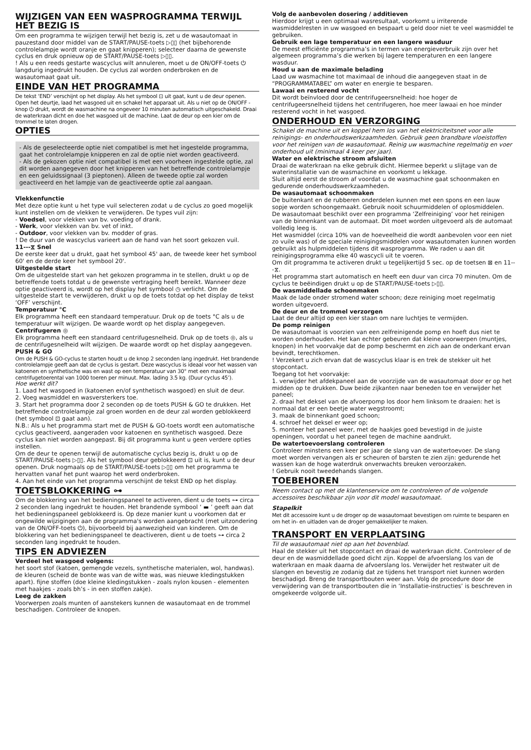WIJZIGEN VAN EEN WASPROGRAMMA TERWIJL HET BEZIG IS
Om een programma te wijzigen terwijl het bezig is, zet u de wasautomaat in pauzestand door middel van de START/PAUSE-toets ▷▯▯ (het bijbehorende controlelampje wordt oranje en gaat knipperen); selecteer daarna de gewenste cyclus en druk opnieuw op de START/PAUSE-toets ▷▯▯.
! Als u een reeds gestarte wascyclus wilt annuleren, moet u de ON/OFF-toets ⏻ langdurig ingedrukt houden. De cyclus zal worden onderbroken en de wasautomaat gaat uit.
EINDE VAN HET PROGRAMMA
De tekst ‘END’ verschijnt op het display. Als het symbool ⊡ uit gaat, kunt u de deur openen. Open het deurtje, laad het wasgoed uit en schakel het apparaat uit. Als u niet op de ON/OFF -knop ⏻ drukt, wordt de wasmachine na ongeveer 10 minuten automatisch uitgeschakeld. Draai de waterkraan dicht en doe het wasgoed uit de machine. Laat de deur op een kier om de trommel te laten drogen.
OPTIES
- Als de geselecteerde optie niet compatibel is met het ingestelde programma, gaat het controlelampje knipperen en zal de optie niet worden geactiveerd.
- Als de gekozen optie niet compatibel is met een voorheen ingestelde optie, zal dit worden aangegeven door het knipperen van het betreffende controlelampje en een geluidssignaal (3 pieptonen). Alleen de tweede optie zal worden geactiveerd en het lampje van de geactiveerde optie zal aangaan.
Vlekkenfunctie
Met deze optie kunt u het type vuil selecteren zodat u de cyclus zo goed mogelijk kunt instellen om de vlekken te verwijderen. De types vuil zijn:
- Voedsel, voor vlekken van bv. voeding of drank.
- Werk, voor vlekken van bv. vet of inkt.
- Outdoor, voor vlekken van bv. modder of gras.
! De duur van de wascyclus varieert aan de hand van het soort gekozen vuil.
11---⧖ Snel
De eerste keer dat u drukt, gaat het symbool 45' aan, de tweede keer het symbool 60' en de derde keer het symbool 20'.
Uitgestelde start
Om de uitgestelde start van het gekozen programma in te stellen, drukt u op de betreffende toets totdat u de gewenste vertraging heeft bereikt. Wanneer deze optie geactiveerd is, wordt op het display het symbool ◷ verlicht. Om de uitgestelde start te verwijderen, drukt u op de toets totdat op het display de tekst ‘OFF’ verschijnt.
Temperatuur °C
Elk programma heeft een standaard temperatuur. Druk op de toets °C als u de temperatuur wilt wijzigen. De waarde wordt op het display aangegeven.
Centrifugeren ◎
Elk programma heeft een standaard centrifugesnelheid. Druk op de toets ◎, als u de centrifugesnelheid wilt wijzigen. De waarde wordt op het display aangegeven.
PUSH & GO
Om de PUSH & GO-cyclus te starten houdt u de knop 2 seconden lang ingedrukt. Het brandende controlelampje geeft aan dat de cyclus is gestart. Deze wascyclus is ideaal voor het wassen van katoenen en synthetische was en wast op een temperatuur van 30° met een maximaal centrifugetoerental van 1000 toeren per minuut. Max. lading 3.5 kg. (Duur cyclus 45’).
Hoe werkt dit?
1. Laad het wasgoed in (katoenen en/of synthetisch wasgoed) en sluit de deur.
2. Voeg wasmiddel en wasversterkers toe.
3. Start het programma door 2 seconden op de toets PUSH & GO te drukken. Het betreffende controlelampje zal groen worden en de deur zal worden geblokkeerd (het symbool ⊡ gaat aan).
N.B.: Als u het programma start met de PUSH & GO-toets wordt een automatische cyclus geactiveerd, aangeraden voor katoenen en synthetisch wasgoed. Deze cyclus kan niet worden aangepast. Bij dit programma kunt u geen verdere opties instellen.
Om de deur te openen terwijl de automatische cyclus bezig is, drukt u op de START/PAUSE-toets ▷▯▯. Als het symbool deur geblokkeerd ⊡ uit is, kunt u de deur openen. Druk nogmaals op de START/PAUSE-toets ▷▯▯ om het programma te hervatten vanaf het punt waarop het werd onderbroken.
4. Aan het einde van het programma verschijnt de tekst END op het display.
TOETSBLOKKERING ⊶
Om de blokkering van het bedieningspaneel te activeren, dient u de toets ⊶ circa 2 seconden lang ingedrukt te houden. Het brandende symbool ‘ ▬ ’ geeft aan dat het bedieningspaneel geblokkeerd is. Op deze manier kunt u voorkomen dat er ongewilde wijzigingen aan de programma's worden aangebracht (met uitzondering van de ON/OFF-toets ⏻), bijvoorbeeld bij aanwezigheid van kinderen. Om de blokkering van het bedieningspaneel te deactiveren, dient u de toets ⊶ circa 2 seconden lang ingedrukt te houden.
TIPS EN ADVIEZEN
Verdeel het wasgoed volgens:
het soort stof (katoen, gemengde vezels, synthetische materialen, wol, handwas). de kleuren (scheid de bonte was van de witte was, was nieuwe kledingstukken apart). fijne stoffen (doe kleine kledingstukken - zoals nylon kousen - elementen met haakjes - zoals bh’s - in een stoffen zakje).
Leeg de zakken
Voorwerpen zoals munten of aanstekers kunnen de wasautomaat en de trommel beschadigen. Controleer de knopen.
Volg de aanbevolen dosering / additieven
Hierdoor krijgt u een optimaal wasresultaat, voorkomt u irriterende wasmiddelresten in uw wasgoed en bespaart u geld door niet te veel wasmiddel te gebruiken.
Gebruik een lage temperatuur en een langere wasduur
De meest efficiënte programma’s in termen van energieverbruik zijn over het algemeen programma’s die werken bij lagere temperaturen en een langere wasduur.
Houd u aan de maximale belading
Laad uw wasmachine tot maximaal de inhoud die aangegeven staat in de “PROGRAMMATABEL” om water en energie te besparen.
Lawaai en resterend vocht
Dit wordt beïnvloed door de centrifugeersnelheid: hoe hoger de centrifugeersnelheid tijdens het centrifugeren, hoe meer lawaai en hoe minder resterend vocht in het wasgoed.
ONDERHOUD EN VERZORGING
Schakel de machine uit en koppel hem los van het elektriciteitsnet voor alle reinigings- en onderhoudswerkzaamheden. Gebruik geen brandbare vloeistoffen voor het reinigen van de wasautomaat. Reinig uw wasmachine regelmatig en voer onderhoud uit (minimaal 4 keer per jaar).
Water en elektrische stroom afsluiten
Draai de waterkraan na elke gebruik dicht. Hiermee beperkt u slijtage van de waterinstallatie van de wasmachine en voorkomt u lekkage.
Sluit altijd eerst de stroom af voordat u de wasmachine gaat schoonmaken en gedurende onderhoudswerkzaamheden.
De wasautomaat schoonmaken
De buitenkant en de rubberen onderdelen kunnen met een spons en een lauw sopje worden schoongemaakt. Gebruik nooit schuurmiddelen of oplosmiddelen.
De wasautomaat beschikt over een programma ‘Zelfreiniging’ voor het reinigen van de binnenkant van de automaat. Dit moet worden uitgevoerd als de automaat volledig leeg is.
Het wasmiddel (circa 10% van de hoeveelheid die wordt aanbevolen voor een niet zo vuile was) of de speciale reinigingsmiddelen voor wasautomaten kunnen worden gebruikt als hulpmiddelen tijdens dit wasprogramma. We raden u aan dit reinigingsprogramma elke 40 wascycli uit te voeren.
Om dit programma te activeren drukt u tegelijkertijd 5 sec. op de toetsen ⊠ en 11---⧖.
Het programma start automatisch en heeft een duur van circa 70 minuten. Om de cyclus te beëindigen drukt u op de START/PAUSE-toets ▷▯▯.
De wasmiddellade schoonmaken
Maak de lade onder stromend water schoon; deze reiniging moet regelmatig worden uitgevoerd.
De deur en de trommel verzorgen
Laat de deur altijd op een kier staan om nare luchtjes te vermijden.
De pomp reinigen
De wasautomaat is voorzien van een zelfreinigende pomp en hoeft dus niet te worden onderhouden. Het kan echter gebeuren dat kleine voorwerpen (muntjes, knopen) in het voorvakje dat de pomp beschermt en zich aan de onderkant ervan bevindt, terechtkomen.
! Verzekert u zich ervan dat de wascyclus klaar is en trek de stekker uit het stopcontact.
Toegang tot het voorvakje:
1. verwijder het afdekpaneel aan de voorzijde van de wasautomaat door er op het midden op te drukken. Duw beide zijkanten naar beneden toe en verwijder het paneel;
2. draai het deksel van de afvoerpomp los door hem linksom te draaien: het is normaal dat er een beetje water wegstroomt;
3. maak de binnenkant goed schoon;
4. schroef het deksel er weer op;
5. monteer het paneel weer, met de haakjes goed bevestigd in de juiste openingen, voordat u het paneel tegen de machine aandrukt.
De watertoevoerslang controleren
Controleer minstens een keer per jaar de slang van de watertoevoer. De slang moet worden vervangen als er scheuren of barsten te zien zijn: gedurende het wassen kan de hoge waterdruk onverwachts breuken veroorzaken.
! Gebruik nooit tweedehands slangen.
TOEBEHOREN
Neem contact op met de klantenservice om te controleren of de volgende accessoires beschikbaar zijn voor dit model wasautomaat.
Stapelkit
Met dit accessoire kunt u de droger op de wasautomaat bevestigen om ruimte te besparen en om het in- en uitladen van de droger gemakkelijker te maken.
TRANSPORT EN VERPLAATSING
Til de wasautomaat niet op aan het bovenblad.
Haal de stekker uit het stopcontact en draai de waterkraan dicht. Controleer of de deur en de wasmiddellade goed dicht zijn. Koppel de afvoerslang los van de waterkraan en maak daarna de afvoerslang los. Verwijder het restwater uit de slangen en bevestig ze zodanig dat ze tijdens het transport niet kunnen worden beschadigd. Breng de transportbouten weer aan. Volg de procedure door de verwijdering van de transportbouten die in ‘Installatie-instructies’ is beschreven in omgekeerde volgorde uit.